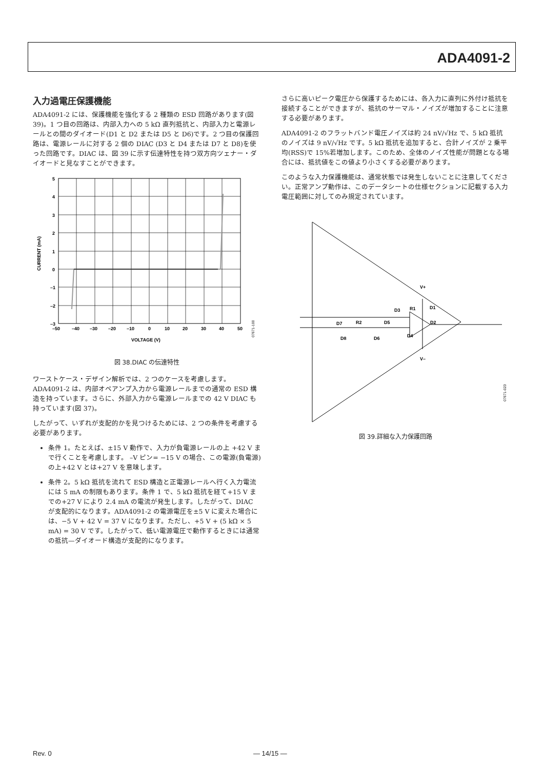ADA4091-2
入力過電圧保護機能
ADA4091-2 には、保護機能を強化する 2 種類の ESD 回路があります(図 39)。1 つ目の回路は、内部入力への 5 kΩ 直列抵抗と、内部入力と電源レールとの間のダイオード(D1 と D2 または D5 と D6)です。2 つ目の保護回路は、電源レールに対する 2 個の DIAC (D3 と D4 または D7 と D8)を使った回路です。DIAC は、図 39 に示す伝達特性を持つ双方向ツェナー・ダイオードと見なすことができます。
5
4
3
2
1
0
–1
–2
–3
–50
–40
–30
–20
–10
0
10
20
30
40
50
VOLTAGE (V)
CURRENT (mA)
07671-100
図 38.DIAC の伝達特性
ワーストケース・デザイン解析では、2 つのケースを考慮します。ADA4091-2 は、内部オペアンプ入力から電源レールまでの通常の ESD 構造を持っています。さらに、外部入力から電源レールまでの 42 V DIAC も持っています(図 37)。
したがって、いずれが支配的かを見つけるためには、2 つの条件を考慮する必要があります。
条件 1。たとえば、±15 V 動作で、入力が負電源レールの上 +42 V まで行くことを考慮します。 –V ピン= −15 V の場合、この電源(負電源)の上+42 V とは+27 V を意味します。
条件 2。5 kΩ 抵抗を流れて ESD 構造と正電源レールへ行く入力電流には 5 mA の制限もあります。条件 1 で、5 kΩ 抵抗を経て+15 V までの+27 V により 2.4 mA の電流が発生します。したがって、DIAC が支配的になります。ADA4091-2 の電源電圧を±5 V に変えた場合には、−5 V + 42 V = 37 V になります。ただし、+5 V + (5 kΩ × 5 mA) = 30 V です。したがって、低い電源電圧で動作するときには通常の抵抗—ダイオード構造が支配的になります。
さらに高いピーク電圧から保護するためには、各入力に直列に外付け抵抗を接続することができますが、抵抗のサーマル・ノイズが増加することに注意する必要があります。
ADA4091-2 のフラットバンド電圧ノイズは約 24 nV/√Hz で、5 kΩ 抵抗のノイズは 9 nV/√Hz です。5 kΩ 抵抗を追加すると、合計ノイズが 2 乗平均(RSS)で 15%若増加します。このため、全体のノイズ性能が問題となる場合には、抵抗値をこの値より小さくする必要があります。
このような入力保護機能は、通常状態では発生しないことに注意してください。正常アンプ動作は、このデータシートの仕様セクションに記載する入力電圧範囲に対してのみ規定されています。
V+
V–
D7
R2
D5
D3
R1
D1
D2
D8
D6
D4
07671-023
図 39.詳細な入力保護回路
Rev. 0 — 14/15 —